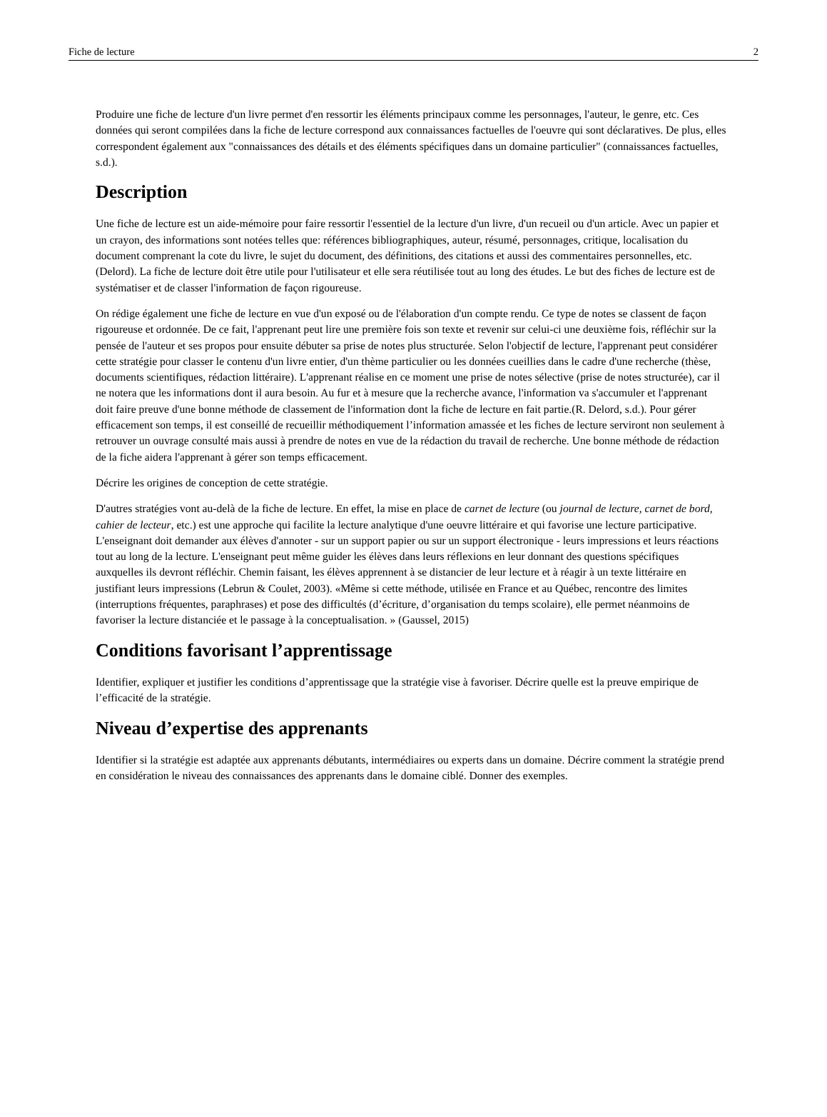Fiche de lecture 2
Produire une fiche de lecture d'un livre permet d'en ressortir les éléments principaux comme les personnages, l'auteur, le genre, etc. Ces données qui seront compilées dans la fiche de lecture correspond aux connaissances factuelles de l'oeuvre qui sont déclaratives. De plus, elles correspondent également aux "connaissances des détails et des éléments spécifiques dans un domaine particulier" (connaissances factuelles, s.d.).
Description
Une fiche de lecture est un aide-mémoire pour faire ressortir l'essentiel de la lecture d'un livre, d'un recueil ou d'un article. Avec un papier et un crayon, des informations sont notées telles que: références bibliographiques, auteur, résumé, personnages, critique, localisation du document comprenant la cote du livre, le sujet du document, des définitions, des citations et aussi des commentaires personnelles, etc. (Delord). La fiche de lecture doit être utile pour l'utilisateur et elle sera réutilisée tout au long des études. Le but des fiches de lecture est de systématiser et de classer l'information de façon rigoureuse.
On rédige également une fiche de lecture en vue d'un exposé ou de l'élaboration d'un compte rendu. Ce type de notes se classent de façon rigoureuse et ordonnée. De ce fait, l'apprenant peut lire une première fois son texte et revenir sur celui-ci une deuxième fois, réfléchir sur la pensée de l'auteur et ses propos pour ensuite débuter sa prise de notes plus structurée. Selon l'objectif de lecture, l'apprenant peut considérer cette stratégie pour classer le contenu d'un livre entier, d'un thème particulier ou les données cueillies dans le cadre d'une recherche (thèse, documents scientifiques, rédaction littéraire). L'apprenant réalise en ce moment une prise de notes sélective (prise de notes structurée), car il ne notera que les informations dont il aura besoin. Au fur et à mesure que la recherche avance, l'information va s'accumuler et l'apprenant doit faire preuve d'une bonne méthode de classement de l'information dont la fiche de lecture en fait partie.(R. Delord, s.d.). Pour gérer efficacement son temps, il est conseillé de recueillir méthodiquement l’information amassée et les fiches de lecture serviront non seulement à retrouver un ouvrage consulté mais aussi à prendre de notes en vue de la rédaction du travail de recherche. Une bonne méthode de rédaction de la fiche aidera l'apprenant à gérer son temps efficacement.
Décrire les origines de conception de cette stratégie.
D'autres stratégies vont au-delà de la fiche de lecture. En effet, la mise en place de carnet de lecture (ou journal de lecture, carnet de bord, cahier de lecteur, etc.) est une approche qui facilite la lecture analytique d'une oeuvre littéraire et qui favorise une lecture participative. L'enseignant doit demander aux élèves d'annoter - sur un support papier ou sur un support électronique - leurs impressions et leurs réactions tout au long de la lecture. L'enseignant peut même guider les élèves dans leurs réflexions en leur donnant des questions spécifiques auxquelles ils devront réfléchir. Chemin faisant, les élèves apprennent à se distancier de leur lecture et à réagir à un texte littéraire en justifiant leurs impressions (Lebrun & Coulet, 2003). «Même si cette méthode, utilisée en France et au Québec, rencontre des limites (interruptions fréquentes, paraphrases) et pose des difficultés (d’écriture, d’organisation du temps scolaire), elle permet néanmoins de favoriser la lecture distanciée et le passage à la conceptualisation. » (Gaussel, 2015)
Conditions favorisant l’apprentissage
Identifier, expliquer et justifier les conditions d’apprentissage que la stratégie vise à favoriser. Décrire quelle est la preuve empirique de l’efficacité de la stratégie.
Niveau d’expertise des apprenants
Identifier si la stratégie est adaptée aux apprenants débutants, intermédiaires ou experts dans un domaine. Décrire comment la stratégie prend en considération le niveau des connaissances des apprenants dans le domaine ciblé. Donner des exemples.